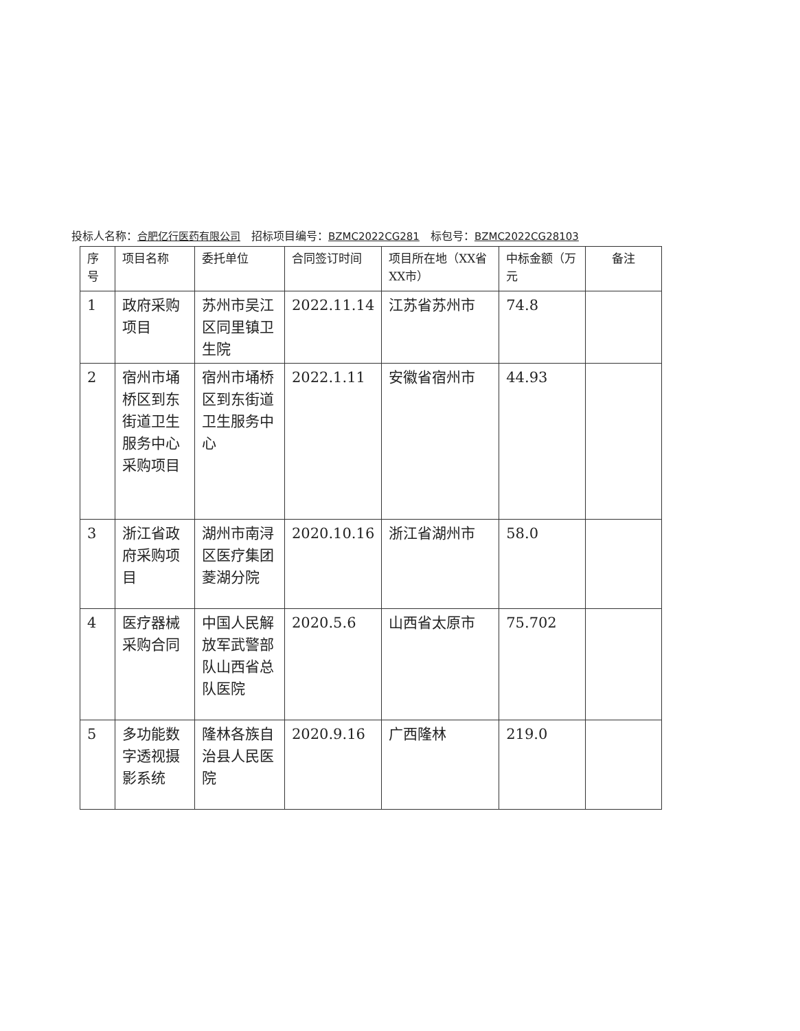投标人名称：合肥亿行医药有限公司　招标项目编号：BZMC2022CG281　标包号：BZMC2022CG28103
| 序号 | 项目名称 | 委托单位 | 合同签订时间 | 项目所在地（XX省XX市） | 中标金额（万元 | 备注 |
| --- | --- | --- | --- | --- | --- | --- |
| 1 | 政府采购项目 | 苏州市吴江区同里镇卫生院 | 2022.11.14 | 江苏省苏州市 | 74.8 | |
| 2 | 宿州市埇桥区到东街道卫生服务中心采购项目 | 宿州市埇桥区到东街道卫生服务中心 | 2022.1.11 | 安徽省宿州市 | 44.93 | |
| 3 | 浙江省政府采购项目 | 湖州市南浔区医疗集团菱湖分院 | 2020.10.16 | 浙江省湖州市 | 58.0 | |
| 4 | 医疗器械采购合同 | 中国人民解放军武警部队山西省总队医院 | 2020.5.6 | 山西省太原市 | 75.702 | |
| 5 | 多功能数字透视摄影系统 | 隆林各族自治县人民医院 | 2020.9.16 | 广西隆林 | 219.0 | |